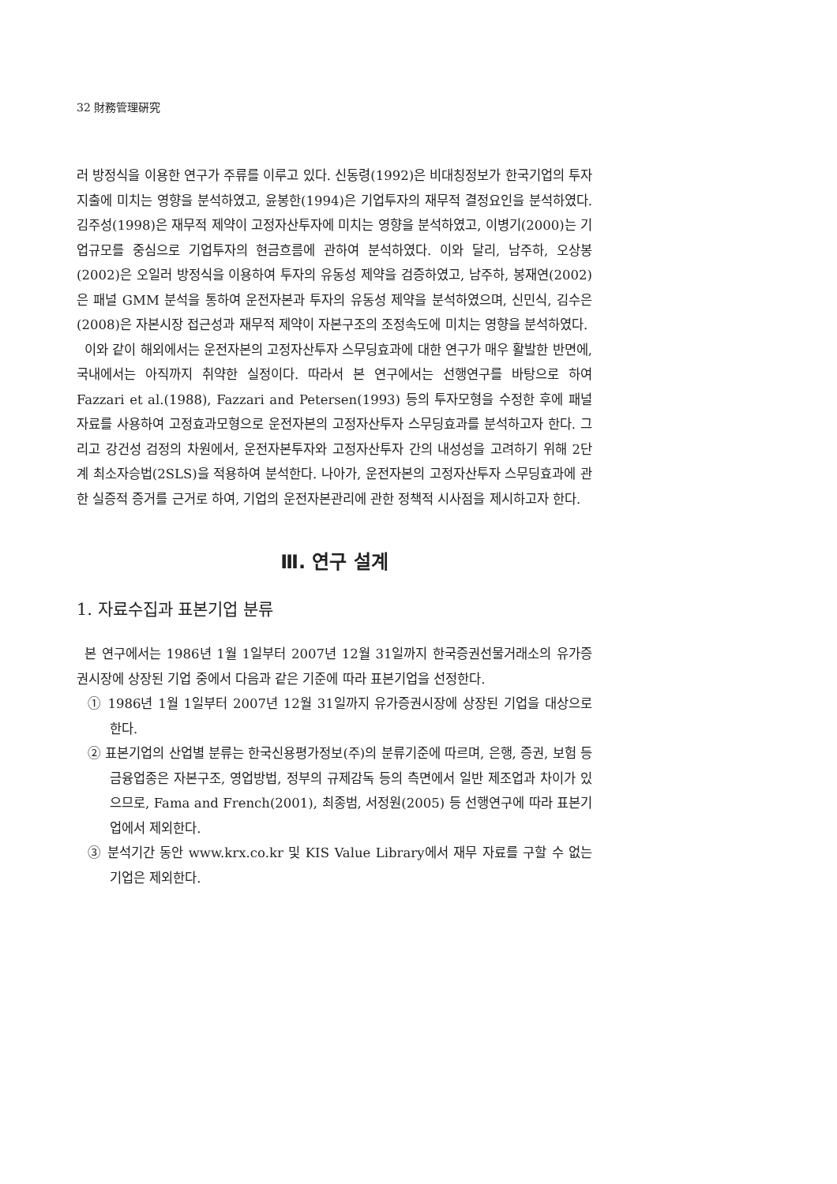32 財務管理硏究
러 방정식을 이용한 연구가 주류를 이루고 있다. 신동령(1992)은 비대칭정보가 한국기업의 투자지출에 미치는 영향을 분석하였고, 윤봉한(1994)은 기업투자의 재무적 결정요인을 분석하였다. 김주성(1998)은 재무적 제약이 고정자산투자에 미치는 영향을 분석하였고, 이병기(2000)는 기업규모를 중심으로 기업투자의 현금흐름에 관하여 분석하였다. 이와 달리, 남주하, 오상봉(2002)은 오일러 방정식을 이용하여 투자의 유동성 제약을 검증하였고, 남주하, 봉재연(2002)은 패널 GMM 분석을 통하여 운전자본과 투자의 유동성 제약을 분석하였으며, 신민식, 김수은(2008)은 자본시장 접근성과 재무적 제약이 자본구조의 조정속도에 미치는 영향을 분석하였다.
이와 같이 해외에서는 운전자본의 고정자산투자 스무딩효과에 대한 연구가 매우 활발한 반면에, 국내에서는 아직까지 취약한 실정이다. 따라서 본 연구에서는 선행연구를 바탕으로 하여 Fazzari et al.(1988), Fazzari and Petersen(1993) 등의 투자모형을 수정한 후에 패널 자료를 사용하여 고정효과모형으로 운전자본의 고정자산투자 스무딩효과를 분석하고자 한다. 그리고 강건성 검정의 차원에서, 운전자본투자와 고정자산투자 간의 내성성을 고려하기 위해 2단계 최소자승법(2SLS)을 적용하여 분석한다. 나아가, 운전자본의 고정자산투자 스무딩효과에 관한 실증적 증거를 근거로 하여, 기업의 운전자본관리에 관한 정책적 시사점을 제시하고자 한다.
Ⅲ. 연구 설계
1. 자료수집과 표본기업 분류
본 연구에서는 1986년 1월 1일부터 2007년 12월 31일까지 한국증권선물거래소의 유가증권시장에 상장된 기업 중에서 다음과 같은 기준에 따라 표본기업을 선정한다.
① 1986년 1월 1일부터 2007년 12월 31일까지 유가증권시장에 상장된 기업을 대상으로 한다.
② 표본기업의 산업별 분류는 한국신용평가정보(주)의 분류기준에 따르며, 은행, 증권, 보험 등 금융업종은 자본구조, 영업방법, 정부의 규제감독 등의 측면에서 일반 제조업과 차이가 있으므로, Fama and French(2001), 최종범, 서정원(2005) 등 선행연구에 따라 표본기업에서 제외한다.
③ 분석기간 동안 www.krx.co.kr 및 KIS Value Library에서 재무 자료를 구할 수 없는 기업은 제외한다.